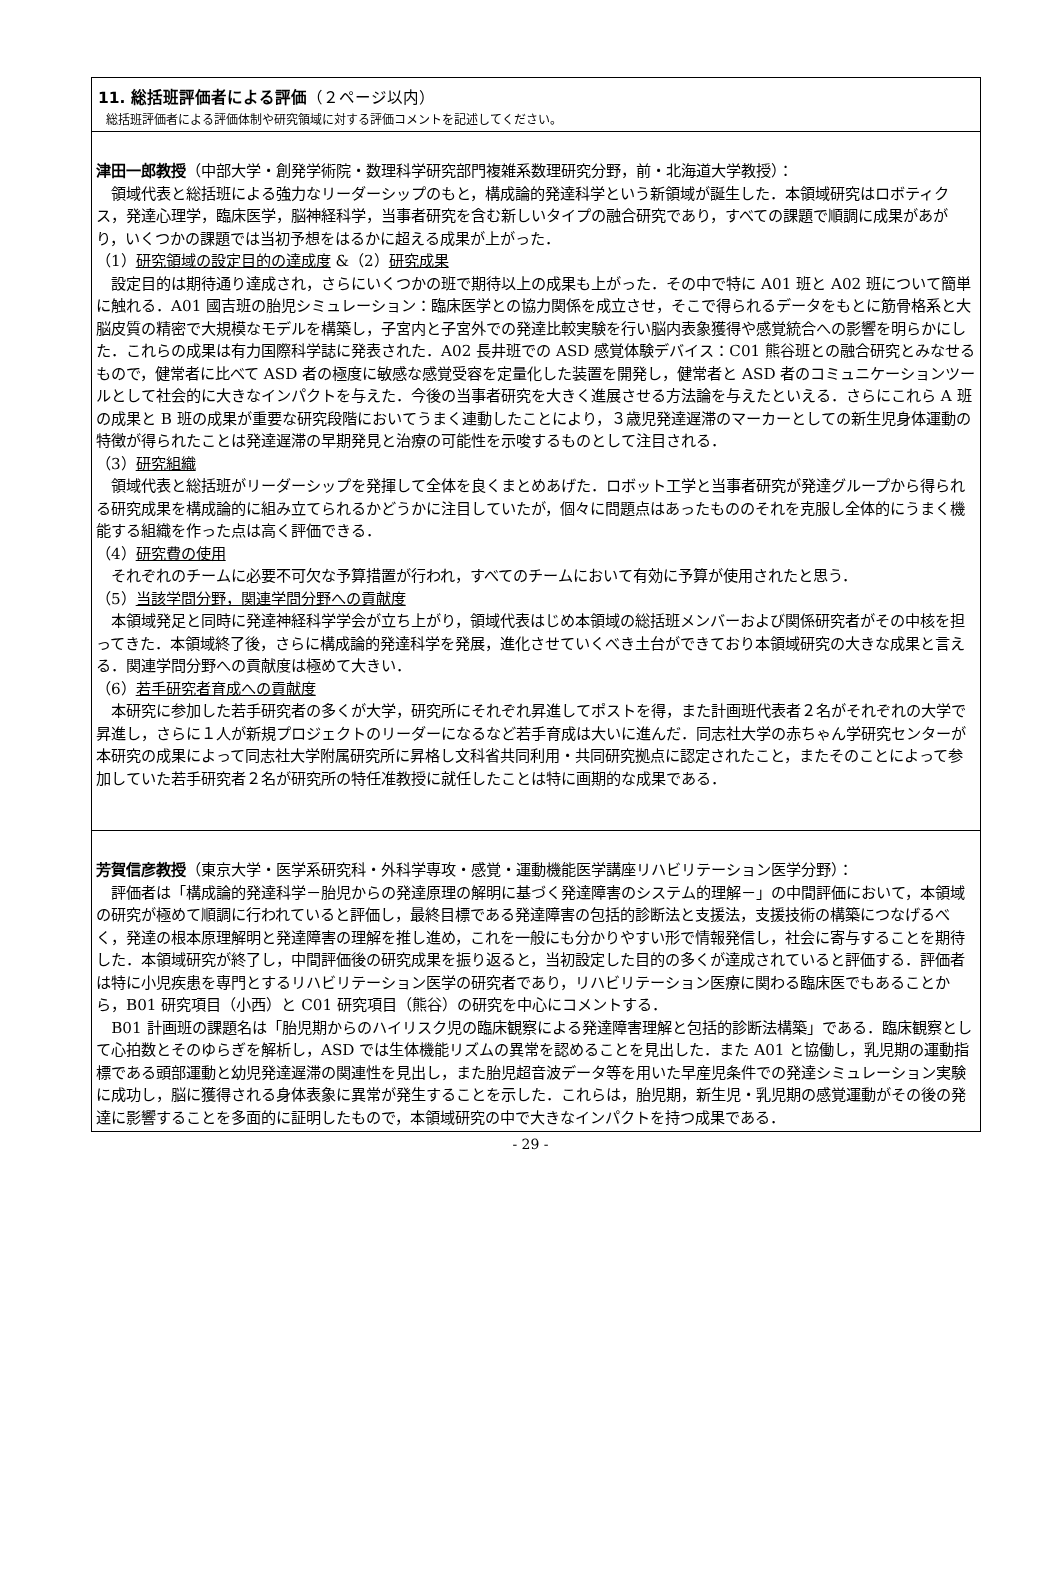11. 総括班評価者による評価（２ページ以内）
総括班評価者による評価体制や研究領域に対する評価コメントを記述してください。
津田一郎教授（中部大学・創発学術院・数理科学研究部門複雑系数理研究分野，前・北海道大学教授）：
領域代表と総括班による強力なリーダーシップのもと，構成論的発達科学という新領域が誕生した．本領域研究はロボティクス，発達心理学，臨床医学，脳神経科学，当事者研究を含む新しいタイプの融合研究であり，すべての課題で順調に成果があがり，いくつかの課題では当初予想をはるかに超える成果が上がった．
（1）研究領域の設定目的の達成度 &（2）研究成果
設定目的は期待通り達成され，さらにいくつかの班で期待以上の成果も上がった．その中で特に A01 班と A02 班について簡単に触れる．A01 國吉班の胎児シミュレーション：臨床医学との協力関係を成立させ，そこで得られるデータをもとに筋骨格系と大脳皮質の精密で大規模なモデルを構築し，子宮内と子宮外での発達比較実験を行い脳内表象獲得や感覚統合への影響を明らかにした．これらの成果は有力国際科学誌に発表された．A02 長井班での ASD 感覚体験デバイス：C01 熊谷班との融合研究とみなせるもので，健常者に比べて ASD 者の極度に敏感な感覚受容を定量化した装置を開発し，健常者と ASD 者のコミュニケーションツールとして社会的に大きなインパクトを与えた．今後の当事者研究を大きく進展させる方法論を与えたといえる．さらにこれら A 班の成果と B 班の成果が重要な研究段階においてうまく連動したことにより，３歳児発達遅滞のマーカーとしての新生児身体運動の特徴が得られたことは発達遅滞の早期発見と治療の可能性を示唆するものとして注目される．
（3）研究組織
領域代表と総括班がリーダーシップを発揮して全体を良くまとめあげた．ロボット工学と当事者研究が発達グループから得られる研究成果を構成論的に組み立てられるかどうかに注目していたが，個々に問題点はあったもののそれを克服し全体的にうまく機能する組織を作った点は高く評価できる．
（4）研究費の使用
それぞれのチームに必要不可欠な予算措置が行われ，すべてのチームにおいて有効に予算が使用されたと思う．
（5）当該学問分野，関連学問分野への貢献度
本領域発足と同時に発達神経科学学会が立ち上がり，領域代表はじめ本領域の総括班メンバーおよび関係研究者がその中核を担ってきた．本領域終了後，さらに構成論的発達科学を発展，進化させていくべき土台ができており本領域研究の大きな成果と言える．関連学問分野への貢献度は極めて大きい．
（6）若手研究者育成への貢献度
本研究に参加した若手研究者の多くが大学，研究所にそれぞれ昇進してポストを得，また計画班代表者２名がそれぞれの大学で昇進し，さらに１人が新規プロジェクトのリーダーになるなど若手育成は大いに進んだ．同志社大学の赤ちゃん学研究センターが本研究の成果によって同志社大学附属研究所に昇格し文科省共同利用・共同研究拠点に認定されたこと，またそのことによって参加していた若手研究者２名が研究所の特任准教授に就任したことは特に画期的な成果である．
芳賀信彦教授（東京大学・医学系研究科・外科学専攻・感覚・運動機能医学講座リハビリテーション医学分野）：
評価者は「構成論的発達科学－胎児からの発達原理の解明に基づく発達障害のシステム的理解－」の中間評価において，本領域の研究が極めて順調に行われていると評価し，最終目標である発達障害の包括的診断法と支援法，支援技術の構築につなげるべく，発達の根本原理解明と発達障害の理解を推し進め，これを一般にも分かりやすい形で情報発信し，社会に寄与することを期待した．本領域研究が終了し，中間評価後の研究成果を振り返ると，当初設定した目的の多くが達成されていると評価する．評価者は特に小児疾患を専門とするリハビリテーション医学の研究者であり，リハビリテーション医療に関わる臨床医でもあることから，B01 研究項目（小西）と C01 研究項目（熊谷）の研究を中心にコメントする．
B01 計画班の課題名は「胎児期からのハイリスク児の臨床観察による発達障害理解と包括的診断法構築」である．臨床観察として心拍数とそのゆらぎを解析し，ASD では生体機能リズムの異常を認めることを見出した．また A01 と協働し，乳児期の運動指標である頭部運動と幼児発達遅滞の関連性を見出し，また胎児超音波データ等を用いた早産児条件での発達シミュレーション実験に成功し，脳に獲得される身体表象に異常が発生することを示した．これらは，胎児期，新生児・乳児期の感覚運動がその後の発達に影響することを多面的に証明したもので，本領域研究の中で大きなインパクトを持つ成果である．
- 29 -